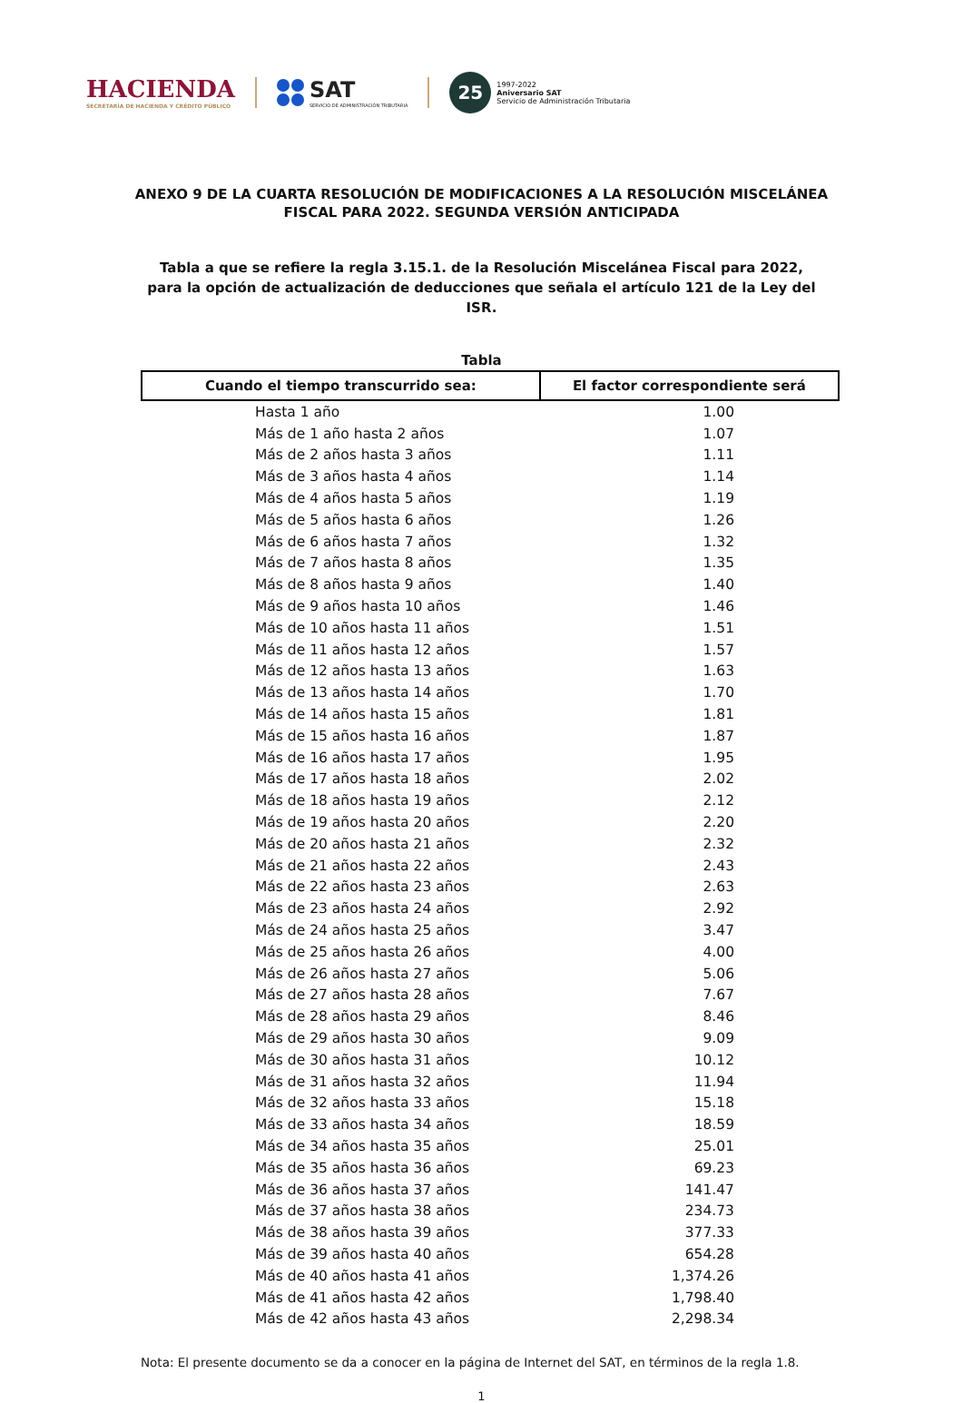HACIENDA
SECRETARÍA DE HACIENDA Y CRÉDITO PÚBLICO
SAT
SERVICIO DE ADMINISTRACIÓN TRIBUTARIA
25
1997-2022
Aniversario SAT
Servicio de Administración Tributaria
ANEXO 9 DE LA CUARTA RESOLUCIÓN DE MODIFICACIONES A LA RESOLUCIÓN MISCELÁNEA FISCAL PARA 2022. SEGUNDA VERSIÓN ANTICIPADA
Tabla a que se refiere la regla 3.15.1. de la Resolución Miscelánea Fiscal para 2022, para la opción de actualización de deducciones que señala el artículo 121 de la Ley del ISR.
Tabla
| Cuando el tiempo transcurrido sea: | El factor correspondiente será |
| --- | --- |
| Hasta 1 año | 1.00 |
| Más de 1 año hasta 2 años | 1.07 |
| Más de 2 años hasta 3 años | 1.11 |
| Más de 3 años hasta 4 años | 1.14 |
| Más de 4 años hasta 5 años | 1.19 |
| Más de 5 años hasta 6 años | 1.26 |
| Más de 6 años hasta 7 años | 1.32 |
| Más de 7 años hasta 8 años | 1.35 |
| Más de 8 años hasta 9 años | 1.40 |
| Más de 9 años hasta 10 años | 1.46 |
| Más de 10 años hasta 11 años | 1.51 |
| Más de 11 años hasta 12 años | 1.57 |
| Más de 12 años hasta 13 años | 1.63 |
| Más de 13 años hasta 14 años | 1.70 |
| Más de 14 años hasta 15 años | 1.81 |
| Más de 15 años hasta 16 años | 1.87 |
| Más de 16 años hasta 17 años | 1.95 |
| Más de 17 años hasta 18 años | 2.02 |
| Más de 18 años hasta 19 años | 2.12 |
| Más de 19 años hasta 20 años | 2.20 |
| Más de 20 años hasta 21 años | 2.32 |
| Más de 21 años hasta 22 años | 2.43 |
| Más de 22 años hasta 23 años | 2.63 |
| Más de 23 años hasta 24 años | 2.92 |
| Más de 24 años hasta 25 años | 3.47 |
| Más de 25 años hasta 26 años | 4.00 |
| Más de 26 años hasta 27 años | 5.06 |
| Más de 27 años hasta 28 años | 7.67 |
| Más de 28 años hasta 29 años | 8.46 |
| Más de 29 años hasta 30 años | 9.09 |
| Más de 30 años hasta 31 años | 10.12 |
| Más de 31 años hasta 32 años | 11.94 |
| Más de 32 años hasta 33 años | 15.18 |
| Más de 33 años hasta 34 años | 18.59 |
| Más de 34 años hasta 35 años | 25.01 |
| Más de 35 años hasta 36 años | 69.23 |
| Más de 36 años hasta 37 años | 141.47 |
| Más de 37 años hasta 38 años | 234.73 |
| Más de 38 años hasta 39 años | 377.33 |
| Más de 39 años hasta 40 años | 654.28 |
| Más de 40 años hasta 41 años | 1,374.26 |
| Más de 41 años hasta 42 años | 1,798.40 |
| Más de 42 años hasta 43 años | 2,298.34 |
Nota: El presente documento se da a conocer en la página de Internet del SAT, en términos de la regla 1.8.
1